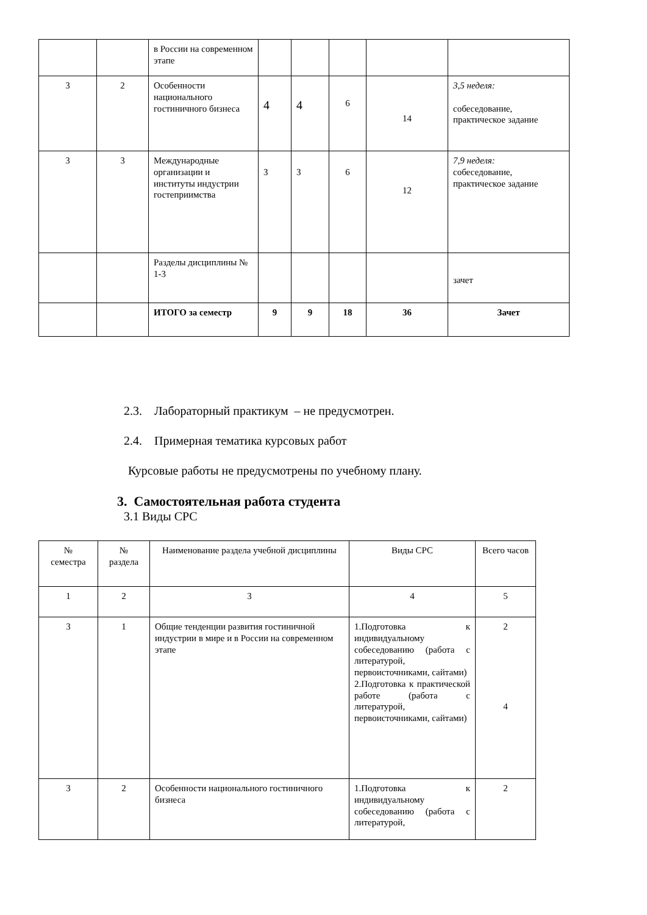| | | в России на современном этапе | | | | | |
| 3 | 2 | Особенности национального гостиничного бизнеса | 4 | 4 | 6 | 14 | 3,5 неделя: собеседование, практическое задание |
| 3 | 3 | Международные организации и институты индустрии гостеприимства | 3 | 3 | 6 | 12 | 7,9 неделя: собеседование, практическое задание |
| | | Разделы дисциплины № 1-3 | | | | | зачет |
| | | ИТОГО за семестр | 9 | 9 | 18 | 36 | Зачет |
2.3. Лабораторный практикум – не предусмотрен.
2.4. Примерная тематика курсовых работ
Курсовые работы не предусмотрены по учебному плану.
3. Самостоятельная работа студента
3.1 Виды СРС
| № семестра | № раздела | Наименование раздела учебной дисциплины | Виды СРС | Всего часов |
| 1 | 2 | 3 | 4 | 5 |
| 3 | 1 | Общие тенденции развития гостиничной индустрии в мире и в России на современном этапе | 1.Подготовка к индивидуальному собеседованию (работа с литературой, первоисточниками, сайтами) 2.Подготовка к практической работе (работа с литературой, первоисточниками, сайтами) | 2 4 |
| 3 | 2 | Особенности национального гостиничного бизнеса | 1.Подготовка к индивидуальному собеседованию (работа с литературой, | 2 |